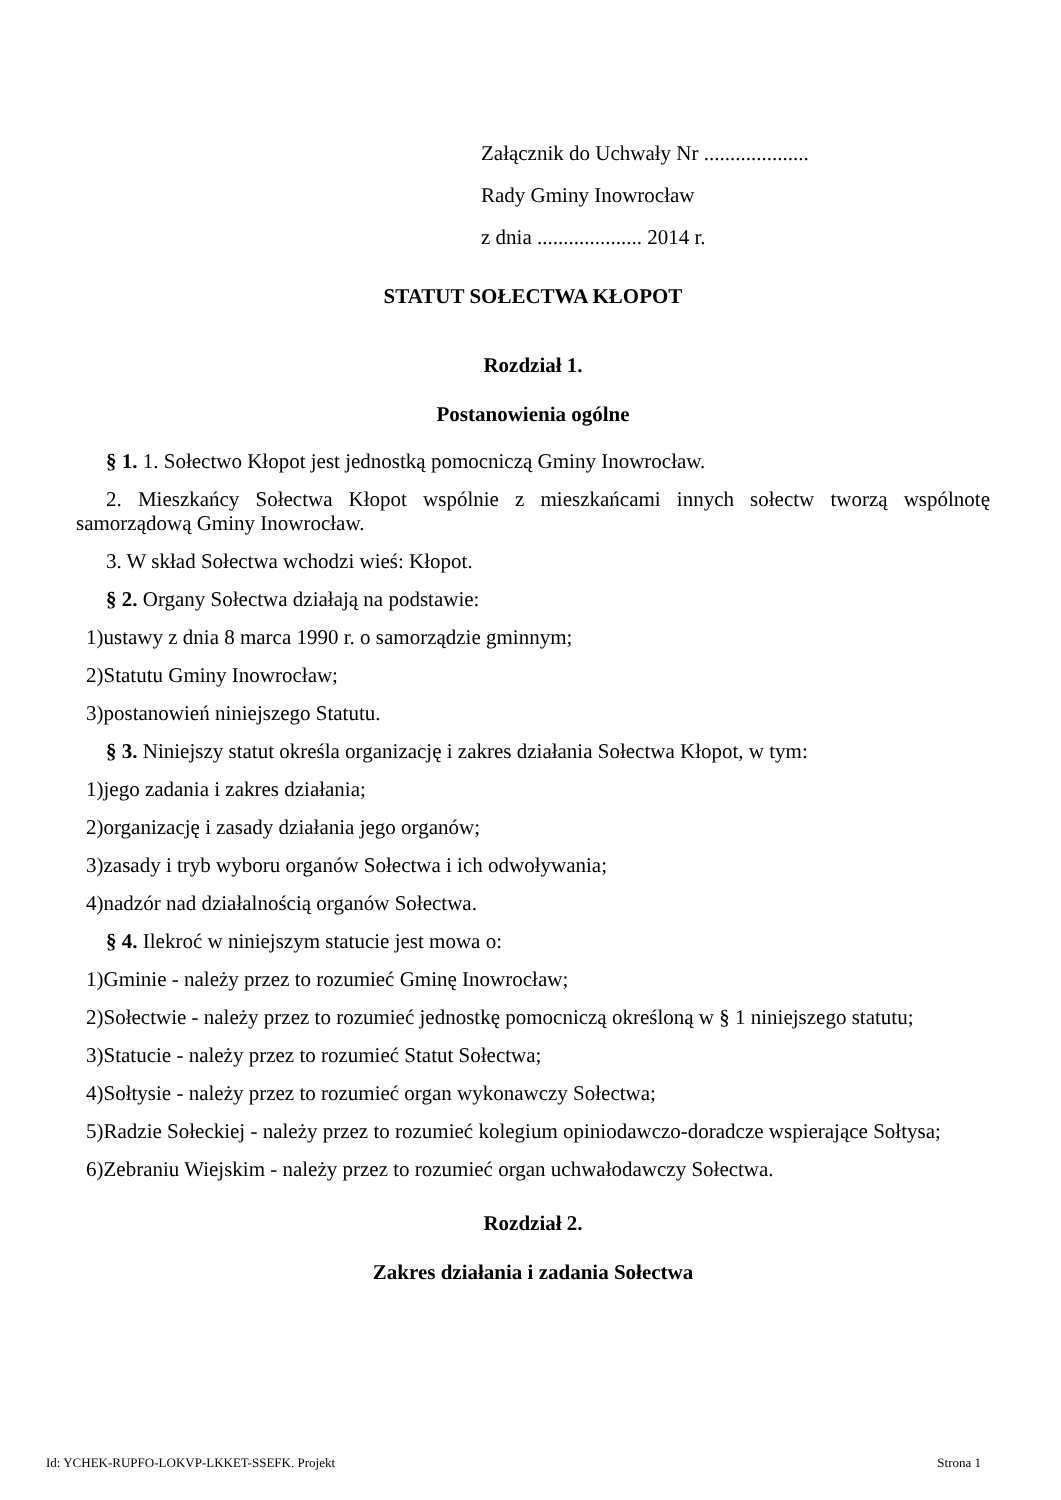Załącznik do Uchwały Nr ....................
Rady Gminy Inowrocław
z dnia .................... 2014 r.
STATUT SOŁECTWA KŁOPOT
Rozdział 1.
Postanowienia ogólne
§ 1. 1. Sołectwo Kłopot jest jednostką pomocniczą Gminy Inowrocław.
2. Mieszkańcy Sołectwa Kłopot wspólnie z mieszkańcami innych sołectw tworzą wspólnotę samorządową Gminy Inowrocław.
3. W skład Sołectwa wchodzi wieś: Kłopot.
§ 2. Organy Sołectwa działają na podstawie:
1)ustawy z dnia 8 marca 1990 r. o samorządzie gminnym;
2)Statutu Gminy Inowrocław;
3)postanowień niniejszego Statutu.
§ 3. Niniejszy statut określa organizację i zakres działania Sołectwa Kłopot, w tym:
1)jego zadania i zakres działania;
2)organizację i zasady działania jego organów;
3)zasady i tryb wyboru organów Sołectwa i ich odwoływania;
4)nadzór nad działalnością organów Sołectwa.
§ 4. Ilekroć w niniejszym statucie jest mowa o:
1)Gminie - należy przez to rozumieć Gminę Inowrocław;
2)Sołectwie - należy przez to rozumieć jednostkę pomocniczą określoną w § 1 niniejszego statutu;
3)Statucie - należy przez to rozumieć Statut Sołectwa;
4)Sołtysie - należy przez to rozumieć organ wykonawczy Sołectwa;
5)Radzie Sołeckiej - należy przez to rozumieć kolegium opiniodawczo-doradcze wspierające Sołtysa;
6)Zebraniu Wiejskim - należy przez to rozumieć organ uchwałodawczy Sołectwa.
Rozdział 2.
Zakres działania i zadania Sołectwa
Id: YCHEK-RUPFO-LOKVP-LKKET-SSEFK. Projekt Strona 1